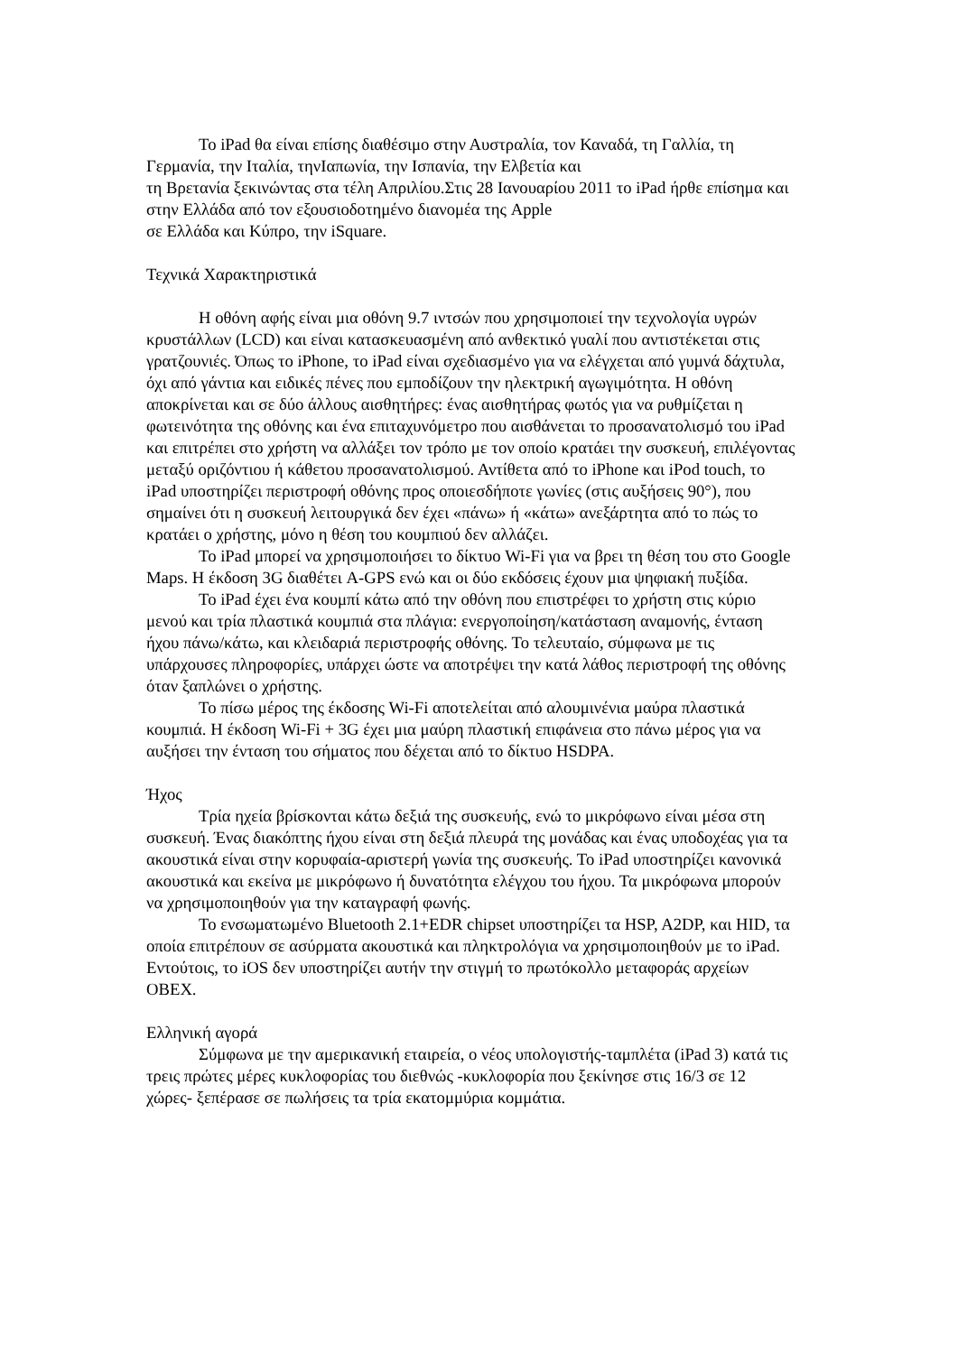Το iPad θα είναι επίσης διαθέσιμο στην Αυστραλία, τον Καναδά, τη Γαλλία, τη Γερμανία, την Ιταλία, τηνΙαπωνία, την Ισπανία, την Ελβετία και
τη Βρετανία ξεκινώντας στα τέλη Απριλίου.Στις 28 Ιανουαρίου 2011 το iPad ήρθε επίσημα και στην Ελλάδα από τον εξουσιοδοτημένο διανομέα της Apple
σε Ελλάδα και Κύπρο, την iSquare.
Τεχνικά Χαρακτηριστικά
Η οθόνη αφής είναι μια οθόνη 9.7 ιντσών που χρησιμοποιεί την τεχνολογία υγρών κρυστάλλων (LCD) και είναι κατασκευασμένη από ανθεκτικό γυαλί που αντιστέκεται στις γρατζουνιές. Όπως το iPhone, το iPad είναι σχεδιασμένο για να ελέγχεται από γυμνά δάχτυλα, όχι από γάντια και ειδικές πένες που εμποδίζουν την ηλεκτρική αγωγιμότητα. Η οθόνη αποκρίνεται και σε δύο άλλους αισθητήρες: ένας αισθητήρας φωτός για να ρυθμίζεται η φωτεινότητα της οθόνης και ένα επιταχυνόμετρο που αισθάνεται το προσανατολισμό του iPad και επιτρέπει στο χρήστη να αλλάξει τον τρόπο με τον οποίο κρατάει την συσκευή, επιλέγοντας μεταξύ οριζόντιου ή κάθετου προσανατολισμού. Αντίθετα από το iPhone και iPod touch, το iPad υποστηρίζει περιστροφή οθόνης προς οποιεσδήποτε γωνίες (στις αυξήσεις 90°), που σημαίνει ότι η συσκευή λειτουργικά δεν έχει «πάνω» ή «κάτω» ανεξάρτητα από το πώς το κρατάει ο χρήστης, μόνο η θέση του κουμπιού δεν αλλάζει.
Το iPad μπορεί να χρησιμοποιήσει το δίκτυο Wi-Fi για να βρει τη θέση του στο Google Maps. Η έκδοση 3G διαθέτει A-GPS ενώ και οι δύο εκδόσεις έχουν μια ψηφιακή πυξίδα.
Το iPad έχει ένα κουμπί κάτω από την οθόνη που επιστρέφει το χρήστη στις κύριο μενού και τρία πλαστικά κουμπιά στα πλάγια: ενεργοποίηση/κατάσταση αναμονής, ένταση ήχου πάνω/κάτω, και κλειδαριά περιστροφής οθόνης. Το τελευταίο, σύμφωνα με τις υπάρχουσες πληροφορίες, υπάρχει ώστε να αποτρέψει την κατά λάθος περιστροφή της οθόνης όταν ξαπλώνει ο χρήστης.
Το πίσω μέρος της έκδοσης Wi-Fi αποτελείται από αλουμινένια μαύρα πλαστικά κουμπιά. Η έκδοση Wi-Fi + 3G έχει μια μαύρη πλαστική επιφάνεια στο πάνω μέρος για να αυξήσει την ένταση του σήματος που δέχεται από το δίκτυο HSDPA.
Ήχος
Τρία ηχεία βρίσκονται κάτω δεξιά της συσκευής, ενώ το μικρόφωνο είναι μέσα στη συσκευή. Ένας διακόπτης ήχου είναι στη δεξιά πλευρά της μονάδας και ένας υποδοχέας για τα ακουστικά είναι στην κορυφαία-αριστερή γωνία της συσκευής. Το iPad υποστηρίζει κανονικά ακουστικά και εκείνα με μικρόφωνο ή δυνατότητα ελέγχου του ήχου. Τα μικρόφωνα μπορούν να χρησιμοποιηθούν για την καταγραφή φωνής.
Το ενσωματωμένο Bluetooth 2.1+EDR chipset υποστηρίζει τα HSP, A2DP, και HID, τα οποία επιτρέπουν σε ασύρματα ακουστικά και πληκτρολόγια να χρησιμοποιηθούν με το iPad. Εντούτοις, το iOS δεν υποστηρίζει αυτήν την στιγμή το πρωτόκολλο μεταφοράς αρχείων OBEX.
Ελληνική αγορά
Σύμφωνα με την αμερικανική εταιρεία, ο νέος υπολογιστής-ταμπλέτα (iPad 3) κατά τις τρεις πρώτες μέρες κυκλοφορίας του διεθνώς -κυκλοφορία που ξεκίνησε στις 16/3 σε 12 χώρες- ξεπέρασε σε πωλήσεις τα τρία εκατομμύρια κομμάτια.